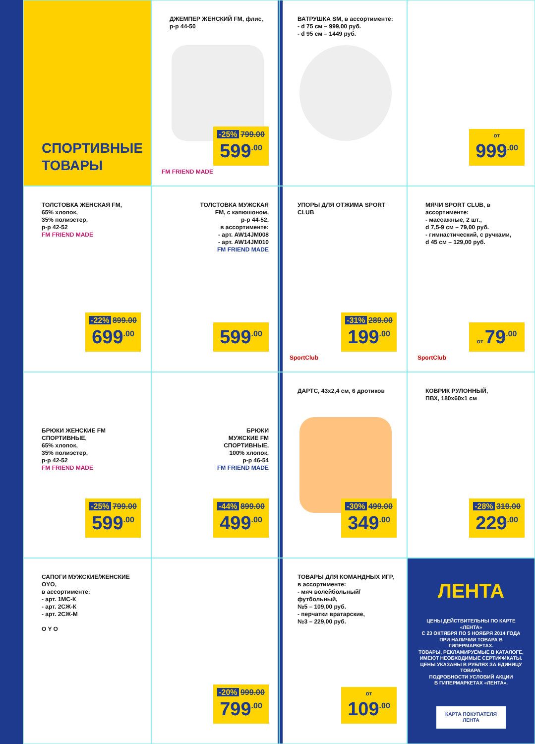СПОРТИВНЫЕ
ТОВАРЫ
ДЖЕМПЕР ЖЕНСКИЙ FM, флис,
р-р 44-50
FM FRIEND MADE
-25% 799.00
599<sup>.00</sup>
ВАТРУШКА SM, в ассортименте:
- d 75 см – 999,00 руб.
- d 95 см – 1449 руб.
от 999<sup>.00</sup>
ТОЛСТОВКА ЖЕНСКАЯ FM,
65% хлопок,
35% полиэстер,
р-р 42-52
FM FRIEND MADE
-22% 899.00
699<sup>.00</sup>
ТОЛСТОВКА МУЖСКАЯ
FM, с капюшоном,
р-р 44-52,
в ассортименте:
- арт. AW14JM008
- арт. AW14JM010
FM FRIEND MADE
599<sup>.00</sup>
УПОРЫ ДЛЯ ОТЖИМА SPORT CLUB
SportClub
-31% 289.00
199<sup>.00</sup>
МЯЧИ SPORT CLUB, в ассортименте:
- массажные, 2 шт.,
d 7,5-9 см – 79,00 руб.
- гимнастический, с ручками,
d 45 см – 129,00 руб.
SportClub
от 79<sup>.00</sup>
БРЮКИ ЖЕНСКИЕ FM
СПОРТИВНЫЕ,
65% хлопок,
35% полиэстер,
р-р 42-52
FM FRIEND MADE
-25% 799.00
599<sup>.00</sup>
БРЮКИ
МУЖСКИЕ FM
СПОРТИВНЫЕ,
100% хлопок,
р-р 46-54
FM FRIEND MADE
-44% 899.00
499<sup>.00</sup>
ДАРТС, 43x2,4 см, 6 дротиков
-30% 499.00
349<sup>.00</sup>
КОВРИК РУЛОННЫЙ,
ПВХ, 180x60x1 см
-28% 319.00
229<sup>.00</sup>
САПОГИ МУЖСКИЕ/ЖЕНСКИЕ OYO,
в ассортименте:
- арт. 1МС-К
- арт. 2СЖ-К
- арт. 2СЖ-М
O Y O
-20% 999.00
799<sup>.00</sup>
ТОВАРЫ ДЛЯ КОМАНДНЫХ ИГР,
в ассортименте:
- мяч волейбольный/футбольный,
№5 – 109,00 руб.
- перчатки вратарские,
№3 – 229,00 руб.
от 109<sup>.00</sup>
ЛЕНТА
ЦЕНЫ ДЕЙСТВИТЕЛЬНЫ ПО КАРТЕ «ЛЕНТА»
С 23 ОКТЯБРЯ ПО 5 НОЯБРЯ 2014 ГОДА
ПРИ НАЛИЧИИ ТОВАРА В ГИПЕРМАРКЕТАХ.
ТОВАРЫ, РЕКЛАМИРУЕМЫЕ В КАТАЛОГЕ, ИМЕЮТ НЕОБХОДИМЫЕ СЕРТИФИКАТЫ.
ЦЕНЫ УКАЗАНЫ В РУБЛЯХ ЗА ЕДИНИЦУ ТОВАРА.
ПОДРОБНОСТИ УСЛОВИЙ АКЦИИ
В ГИПЕРМАРКЕТАХ «ЛЕНТА».
КАРТА ПОКУПАТЕЛЯ
ЛЕНТА